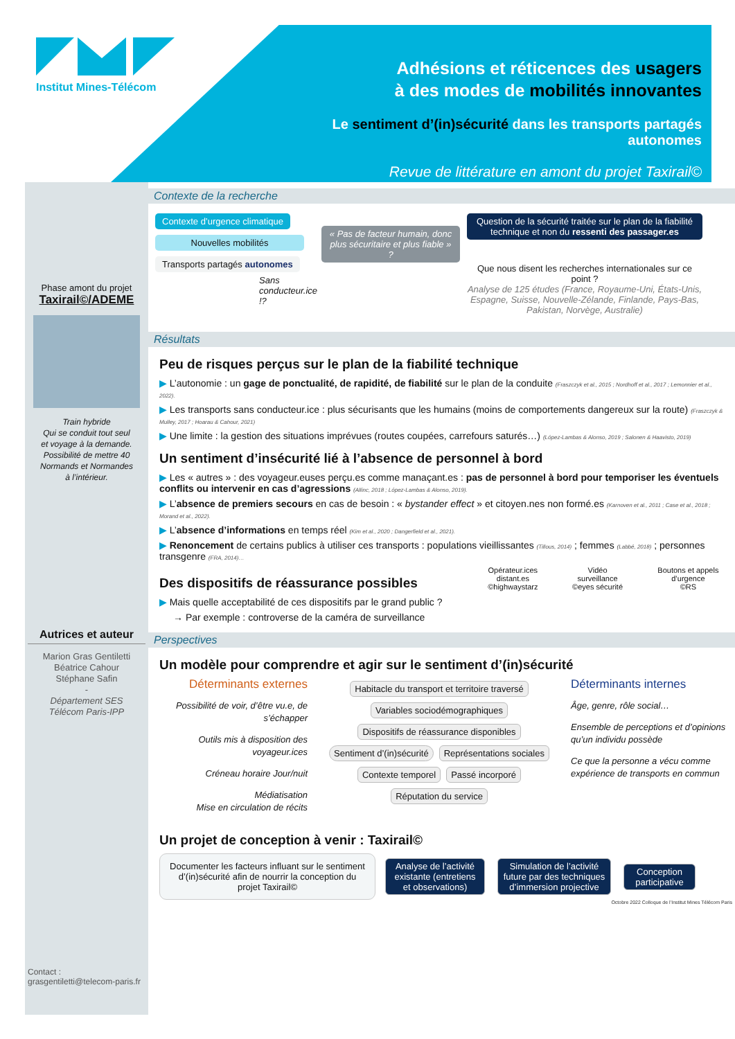Institut Mines-Télécom
Adhésions et réticences des usagers
à des modes de mobilités innovantes
Le sentiment d’(in)sécurité dans les transports partagés autonomes
Revue de littérature en amont du projet Taxirail©
Phase amont du projet
Taxirail©/ADEME
Train hybride
Qui se conduit tout seul
et voyage à la demande.
Possibilité de mettre 40
Normands et Normandes
à l’intérieur.
Autrices et auteur
Marion Gras Gentiletti
Béatrice Cahour
Stéphane Safin
-
Département SES
Télécom Paris-IPP
Contact :
grasgentiletti@telecom-paris.fr
Contexte de la recherche
Contexte d’urgence climatique Nouvelles mobilités Transports partagés autonomes
Sans conducteur.ice !?
« Pas de facteur humain, donc plus sécuritaire et plus fiable » ?
Question de la sécurité traitée sur le plan de la fiabilité technique et non du ressenti des passager.es
Que nous disent les recherches internationales sur ce point ?
Analyse de 125 études (France, Royaume-Uni, États-Unis, Espagne, Suisse, Nouvelle-Zélande, Finlande, Pays-Bas, Pakistan, Norvège, Australie)
Résultats
Peu de risques perçus sur le plan de la fiabilité technique
▶ L’autonomie : un gage de ponctualité, de rapidité, de fiabilité sur le plan de la conduite (Fraszczyk et al., 2015 ; Nordhoff et al., 2017 ; Lemonnier et al., 2022).
▶ Les transports sans conducteur.ice : plus sécurisants que les humains (moins de comportements dangereux sur la route) (Fraszczyk & Mulley, 2017 ; Hoarau & Cahour, 2021)
▶ Une limite : la gestion des situations imprévues (routes coupées, carrefours saturés…) (López-Lambas & Alonso, 2019 ; Salonen & Haavisto, 2019)
Un sentiment d’insécurité lié à l’absence de personnel à bord
▶ Les « autres » : des voyageur.euses perçu.es comme manaçant.es : pas de personnel à bord pour temporiser les éventuels conflits ou intervenir en cas d’agressions (Allinc, 2018 ; López-Lambas & Alonso, 2019).
▶ L’absence de premiers secours en cas de besoin : « bystander effect » et citoyen.nes non formé.es (Karnoven et al., 2011 ; Case et al., 2018 ; Morand et al., 2022).
▶ L’absence d’informations en temps réel (Kim et al., 2020 ; Dangerfield et al., 2021).
▶ Renoncement de certains publics à utiliser ces transports : populations vieillissantes (Tillous, 2014) ; femmes (Labbé, 2018) ; personnes transgenre (FRA, 2014)…
Des dispositifs de réassurance possibles
▶ Mais quelle acceptabilité de ces dispositifs par le grand public ?
→ Par exemple : controverse de la caméra de surveillance
Opérateur.ices distant.es
©highwaystarz
Vidéo surveillance
©eyes sécurité
Boutons et appels d’urgence
©RS
Perspectives
Un modèle pour comprendre et agir sur le sentiment d’(in)sécurité
Déterminants externes
Possibilité de voir, d’être vu.e, de s’échapper
Outils mis à disposition des voyageur.ices
Créneau horaire Jour/nuit
Médiatisation
Mise en circulation de récits
Habitacle du transport et territoire traversé Variables sociodémographiques Dispositifs de réassurance disponibles Sentiment d’(in)sécurité Représentations sociales Contexte temporel Passé incorporé Réputation du service
Déterminants internes
Âge, genre, rôle social…
Ensemble de perceptions et d’opinions qu’un individu possède
Ce que la personne a vécu comme expérience de transports en commun
Un projet de conception à venir : Taxirail©
Documenter les facteurs influant sur le sentiment d’(in)sécurité afin de nourrir la conception du projet Taxirail©
Analyse de l’activité existante (entretiens et observations)
Simulation de l’activité future par des techniques d’immersion projective
Conception participative
Octobre 2022 Colloque de l’Institut Mines Télécom Paris